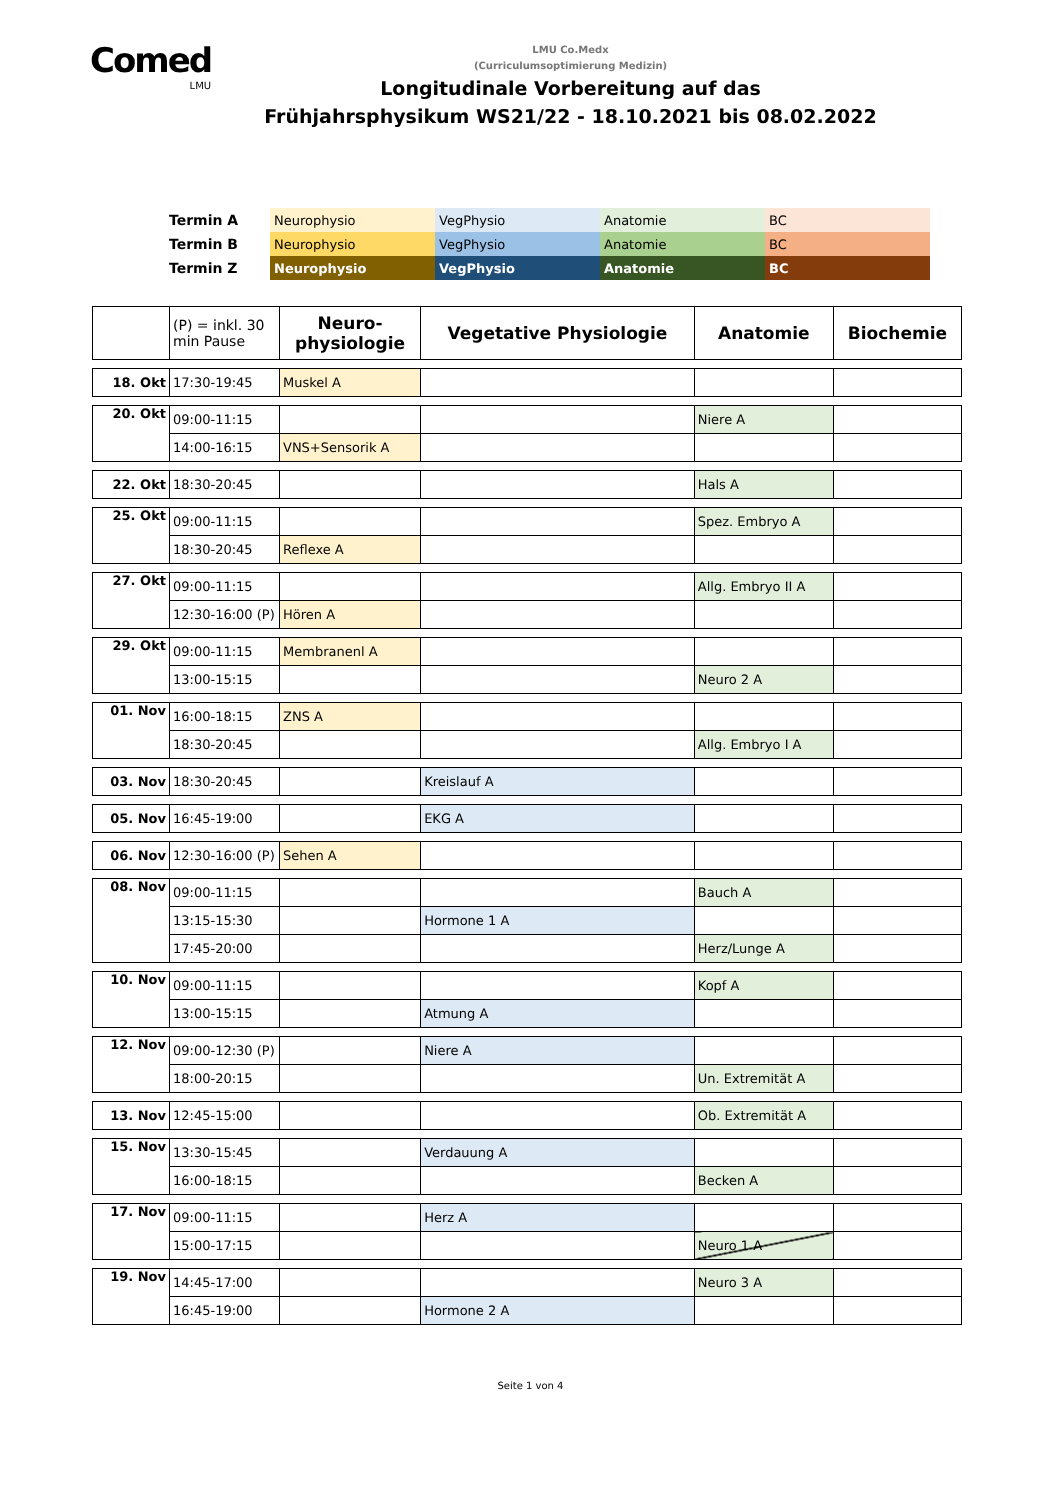Comed
LMU
LMU Co.Medx
(Curriculumsoptimierung Medizin)
Longitudinale Vorbereitung auf das
Frühjahrsphysikum WS21/22 - 18.10.2021 bis 08.02.2022
| Termin A | Neurophysio | VegPhysio | Anatomie | BC |
| Termin B | Neurophysio | VegPhysio | Anatomie | BC |
| Termin Z | Neurophysio | VegPhysio | Anatomie | BC |
| | (P) = inkl. 30 min Pause | Neuro- physiologie | Vegetative Physiologie | Anatomie | Biochemie |
| 18. Okt | 17:30-19:45 | Muskel A | | | |
| 20. Okt | 09:00-11:15 | | | Niere A | |
| | 14:00-16:15 | VNS+Sensorik A | | | |
| 22. Okt | 18:30-20:45 | | | Hals A | |
| 25. Okt | 09:00-11:15 | | | Spez. Embryo A | |
| | 18:30-20:45 | Reflexe A | | | |
| 27. Okt | 09:00-11:15 | | | Allg. Embryo II A | |
| | 12:30-16:00 (P) | Hören A | | | |
| 29. Okt | 09:00-11:15 | Membranenl A | | | |
| | 13:00-15:15 | | | Neuro 2 A | |
| 01. Nov | 16:00-18:15 | ZNS A | | | |
| | 18:30-20:45 | | | Allg. Embryo I A | |
| 03. Nov | 18:30-20:45 | | Kreislauf A | | |
| 05. Nov | 16:45-19:00 | | EKG A | | |
| 06. Nov | 12:30-16:00 (P) | Sehen A | | | |
| 08. Nov | 09:00-11:15 | | | Bauch A | |
| | 13:15-15:30 | | Hormone 1 A | | |
| | 17:45-20:00 | | | Herz/Lunge A | |
| 10. Nov | 09:00-11:15 | | | Kopf A | |
| | 13:00-15:15 | | Atmung A | | |
| 12. Nov | 09:00-12:30 (P) | | Niere A | | |
| | 18:00-20:15 | | | Un. Extremität A | |
| 13. Nov | 12:45-15:00 | | | Ob. Extremität A | |
| 15. Nov | 13:30-15:45 | | Verdauung A | | |
| | 16:00-18:15 | | | Becken A | |
| 17. Nov | 09:00-11:15 | | Herz A | | |
| | 15:00-17:15 | | | Neuro 1 A | |
| 19. Nov | 14:45-17:00 | | | Neuro 3 A | |
| | 16:45-19:00 | | Hormone 2 A | | |
Seite 1 von 4